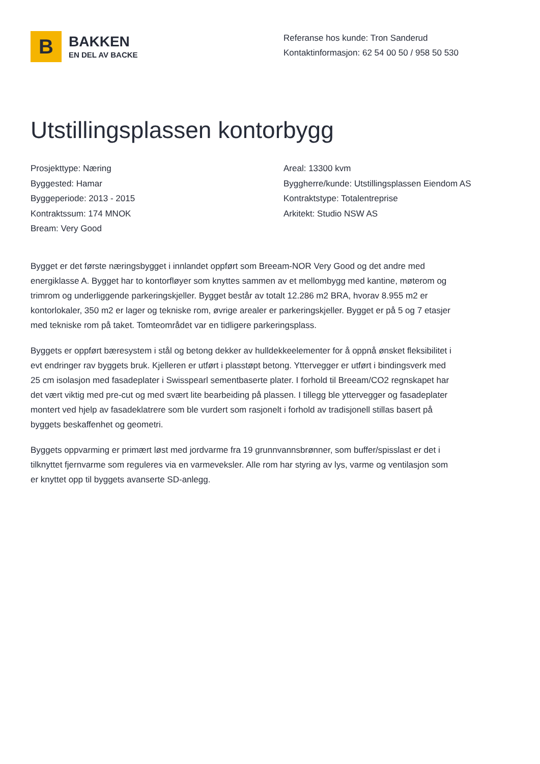B
BAKKEN
EN DEL AV BACKE
Referanse hos kunde: Tron Sanderud
Kontaktinformasjon: 62 54 00 50 / 958 50 530
Utstillingsplassen kontorbygg
Prosjekttype: Næring
Byggested: Hamar
Byggeperiode: 2013 - 2015
Kontraktssum: 174 MNOK
Bream: Very Good
Areal: 13300 kvm
Byggherre/kunde: Utstillingsplassen Eiendom AS
Kontraktstype: Totalentreprise
Arkitekt: Studio NSW AS
Bygget er det første næringsbygget i innlandet oppført som Breeam-NOR Very Good og det andre med energiklasse A. Bygget har to kontorfløyer som knyttes sammen av et mellombygg med kantine, møterom og trimrom og underliggende parkeringskjeller. Bygget består av totalt 12.286 m2 BRA, hvorav 8.955 m2 er kontorlokaler, 350 m2 er lager og tekniske rom, øvrige arealer er parkeringskjeller. Bygget er på 5 og 7 etasjer med tekniske rom på taket. Tomteområdet var en tidligere parkeringsplass.
Byggets er oppført bæresystem i stål og betong dekker av hulldekkeelementer for å oppnå ønsket fleksibilitet i evt endringer rav byggets bruk. Kjelleren er utført i plasstøpt betong. Yttervegger er utført i bindingsverk med 25 cm isolasjon med fasadeplater i Swisspearl sementbaserte plater. I forhold til Breeam/CO2 regnskapet har det vært viktig med pre-cut og med svært lite bearbeiding på plassen. I tillegg ble yttervegger og fasadeplater montert ved hjelp av fasadeklatrere som ble vurdert som rasjonelt i forhold av tradisjonell stillas basert på byggets beskaffenhet og geometri.
Byggets oppvarming er primært løst med jordvarme fra 19 grunnvannsbrønner, som buffer/spisslast er det i tilknyttet fjernvarme som reguleres via en varmeveksler. Alle rom har styring av lys, varme og ventilasjon som er knyttet opp til byggets avanserte SD-anlegg.